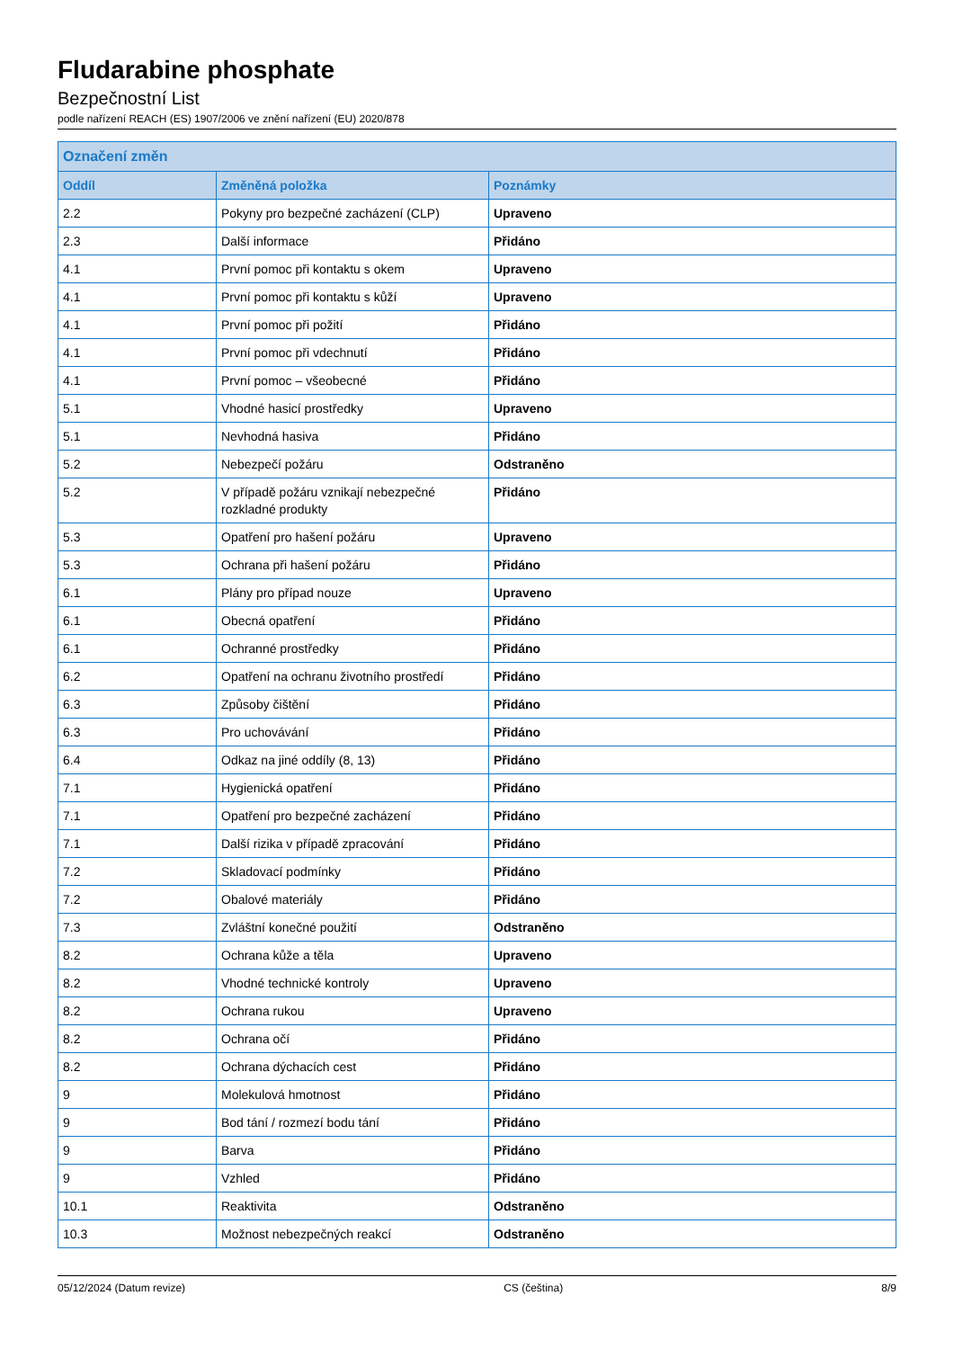Fludarabine phosphate
Bezpečnostní List
podle nařízení REACH (ES) 1907/2006 ve znění nařízení (EU) 2020/878
| Označení změn | | |
| --- | --- | --- |
| Oddíl | Změněná položka | Poznámky |
| 2.2 | Pokyny pro bezpečné zacházení (CLP) | Upraveno |
| 2.3 | Další informace | Přidáno |
| 4.1 | První pomoc při kontaktu s okem | Upraveno |
| 4.1 | První pomoc při kontaktu s kůží | Upraveno |
| 4.1 | První pomoc při požití | Přidáno |
| 4.1 | První pomoc při vdechnutí | Přidáno |
| 4.1 | První pomoc – všeobecné | Přidáno |
| 5.1 | Vhodné hasicí prostředky | Upraveno |
| 5.1 | Nevhodná hasiva | Přidáno |
| 5.2 | Nebezpečí požáru | Odstraněno |
| 5.2 | V případě požáru vznikají nebezpečné rozkladné produkty | Přidáno |
| 5.3 | Opatření pro hašení požáru | Upraveno |
| 5.3 | Ochrana při hašení požáru | Přidáno |
| 6.1 | Plány pro případ nouze | Upraveno |
| 6.1 | Obecná opatření | Přidáno |
| 6.1 | Ochranné prostředky | Přidáno |
| 6.2 | Opatření na ochranu životního prostředí | Přidáno |
| 6.3 | Způsoby čištění | Přidáno |
| 6.3 | Pro uchovávání | Přidáno |
| 6.4 | Odkaz na jiné oddíly (8, 13) | Přidáno |
| 7.1 | Hygienická opatření | Přidáno |
| 7.1 | Opatření pro bezpečné zacházení | Přidáno |
| 7.1 | Další rizika v případě zpracování | Přidáno |
| 7.2 | Skladovací podmínky | Přidáno |
| 7.2 | Obalové materiály | Přidáno |
| 7.3 | Zvláštní konečné použití | Odstraněno |
| 8.2 | Ochrana kůže a těla | Upraveno |
| 8.2 | Vhodné technické kontroly | Upraveno |
| 8.2 | Ochrana rukou | Upraveno |
| 8.2 | Ochrana očí | Přidáno |
| 8.2 | Ochrana dýchacích cest | Přidáno |
| 9 | Molekulová hmotnost | Přidáno |
| 9 | Bod tání / rozmezí bodu tání | Přidáno |
| 9 | Barva | Přidáno |
| 9 | Vzhled | Přidáno |
| 10.1 | Reaktivita | Odstraněno |
| 10.3 | Možnost nebezpečných reakcí | Odstraněno |
05/12/2024 (Datum revize) CS (čeština) 8/9